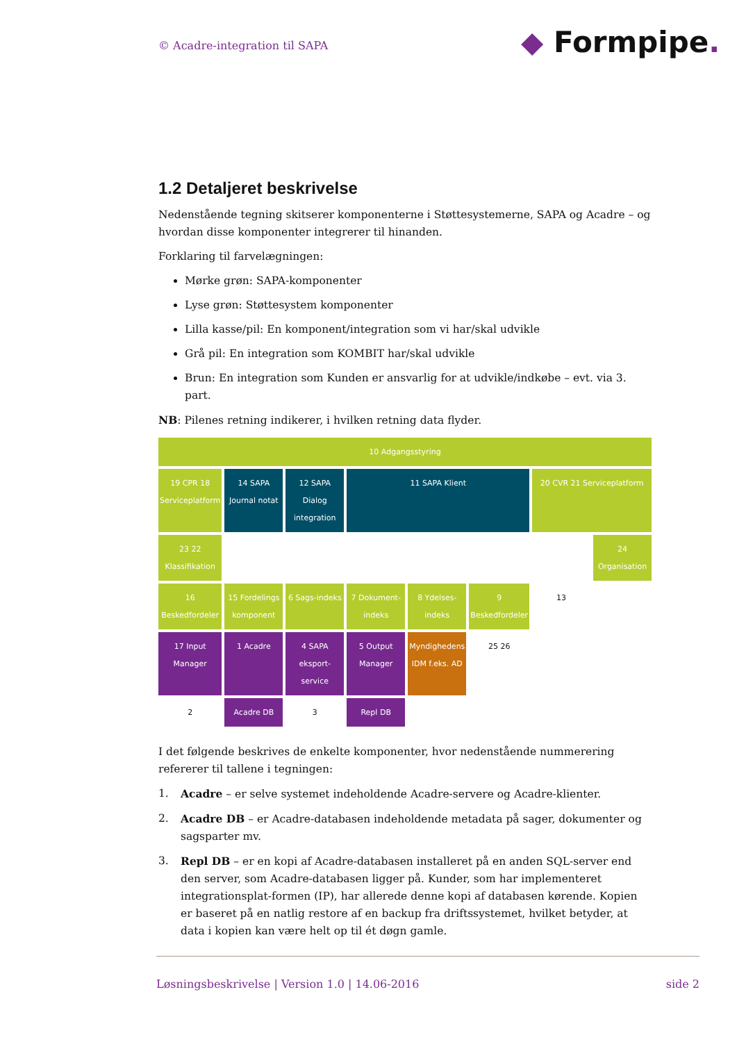© Acadre-integration til SAPA ◆ Formpipe.
1.2 Detaljeret beskrivelse
Nedenstående tegning skitserer komponenterne i Støttesystemerne, SAPA og Acadre – og hvordan disse komponenter integrerer til hinanden.
Forklaring til farvelægningen:
Mørke grøn: SAPA-komponenter
Lyse grøn: Støttesystem komponenter
Lilla kasse/pil: En komponent/integration som vi har/skal udvikle
Grå pil: En integration som KOMBIT har/skal udvikle
Brun: En integration som Kunden er ansvarlig for at udvikle/indkøbe – evt. via 3. part.
NB: Pilenes retning indikerer, i hvilken retning data flyder.
10 Adgangsstyring
19 CPR 18 Serviceplatform
14 SAPA Journal notat
12 SAPA Dialog integration
11 SAPA Klient
20 CVR 21 Serviceplatform
23 22 Klassifikation
24 Organisation
16 Beskedfordeler
15 Fordelings komponent
6 Sags-indeks
7 Dokument-indeks
8 Ydelses-indeks
9 Beskedfordeler
13
17 Input Manager
1 Acadre
4 SAPA eksport-service
5 Output Manager
Myndighedens IDM f.eks. AD
25 26
2
Acadre DB
3
Repl DB
I det følgende beskrives de enkelte komponenter, hvor nedenstående nummerering refererer til tallene i tegningen:
1. Acadre – er selve systemet indeholdende Acadre-servere og Acadre-klienter.
2. Acadre DB – er Acadre-databasen indeholdende metadata på sager, dokumenter og sagsparter mv.
3. Repl DB – er en kopi af Acadre-databasen installeret på en anden SQL-server end den server, som Acadre-databasen ligger på. Kunder, som har implementeret integrationsplat-formen (IP), har allerede denne kopi af databasen kørende. Kopien er baseret på en natlig restore af en backup fra driftssystemet, hvilket betyder, at data i kopien kan være helt op til ét døgn gamle.
Løsningsbeskrivelse | Version 1.0 | 14.06-2016 side 2